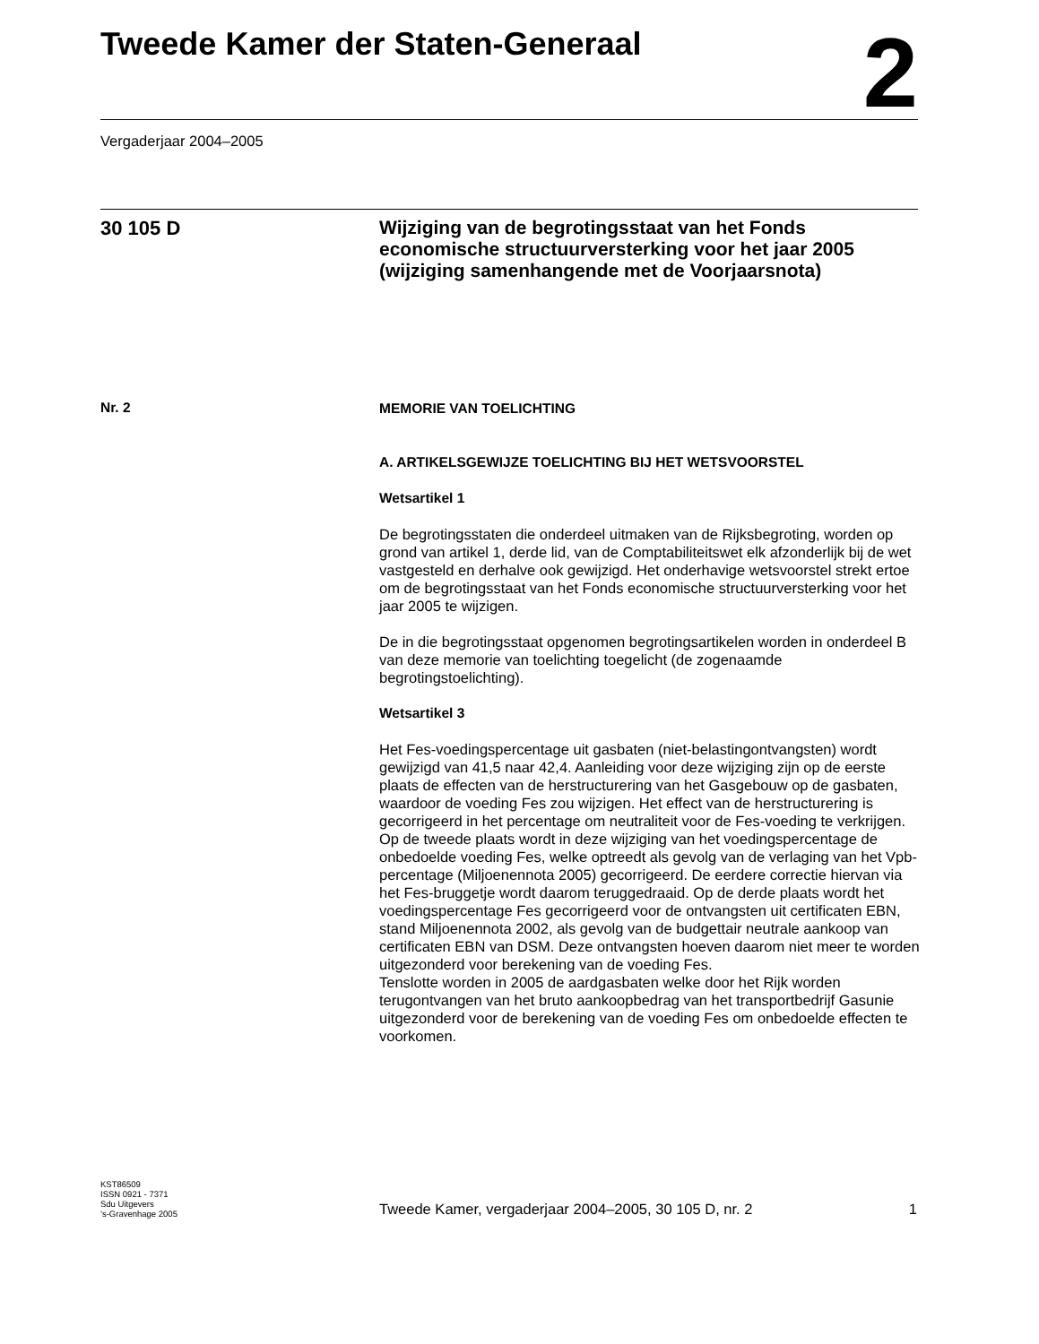Tweede Kamer der Staten-Generaal
2
Vergaderjaar 2004–2005
30 105 D
Wijziging van de begrotingsstaat van het Fonds economische structuurversterking voor het jaar 2005 (wijziging samenhangende met de Voorjaarsnota)
Nr. 2
MEMORIE VAN TOELICHTING
A. ARTIKELSGEWIJZE TOELICHTING BIJ HET WETSVOORSTEL
Wetsartikel 1
De begrotingsstaten die onderdeel uitmaken van de Rijksbegroting, worden op grond van artikel 1, derde lid, van de Comptabiliteitswet elk afzonderlijk bij de wet vastgesteld en derhalve ook gewijzigd. Het onderhavige wetsvoorstel strekt ertoe om de begrotingsstaat van het Fonds economische structuurversterking voor het jaar 2005 te wijzigen.
De in die begrotingsstaat opgenomen begrotingsartikelen worden in onderdeel B van deze memorie van toelichting toegelicht (de zogenaamde begrotingstoelichting).
Wetsartikel 3
Het Fes-voedingspercentage uit gasbaten (niet-belastingontvangsten) wordt gewijzigd van 41,5 naar 42,4. Aanleiding voor deze wijziging zijn op de eerste plaats de effecten van de herstructurering van het Gasgebouw op de gasbaten, waardoor de voeding Fes zou wijzigen. Het effect van de herstructurering is gecorrigeerd in het percentage om neutraliteit voor de Fes-voeding te verkrijgen. Op de tweede plaats wordt in deze wijziging van het voedingspercentage de onbedoelde voeding Fes, welke optreedt als gevolg van de verlaging van het Vpb-percentage (Miljoenennota 2005) gecorrigeerd. De eerdere correctie hiervan via het Fes-bruggetje wordt daarom teruggedraaid. Op de derde plaats wordt het voedingspercentage Fes gecorrigeerd voor de ontvangsten uit certificaten EBN, stand Miljoenennota 2002, als gevolg van de budgettair neutrale aankoop van certificaten EBN van DSM. Deze ontvangsten hoeven daarom niet meer te worden uitgezonderd voor berekening van de voeding Fes.
Tenslotte worden in 2005 de aardgasbaten welke door het Rijk worden terugontvangen van het bruto aankoopbedrag van het transportbedrijf Gasunie uitgezonderd voor de berekening van de voeding Fes om onbedoelde effecten te voorkomen.
KST86509
ISSN 0921 - 7371
Sdu Uitgevers
’s-Gravenhage 2005
Tweede Kamer, vergaderjaar 2004–2005, 30 105 D, nr. 2 1